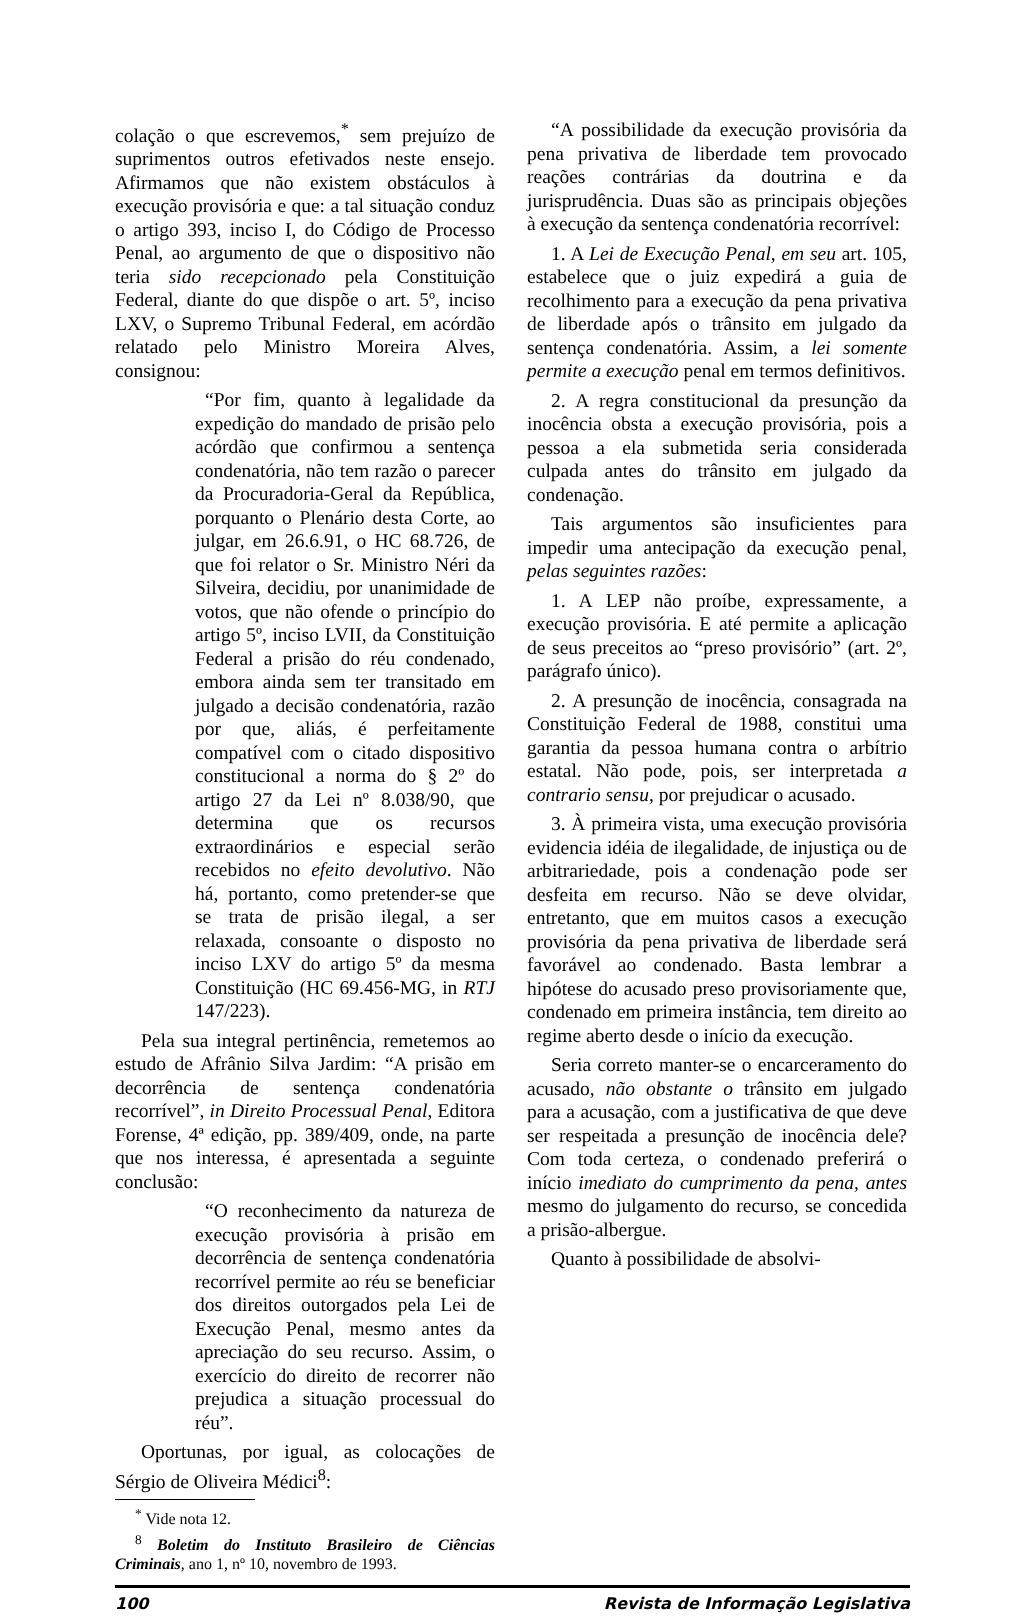colação o que escrevemos,<sup>*</sup> sem prejuízo de suprimentos outros efetivados neste ensejo. Afirmamos que não existem obstáculos à execução provisória e que: a tal situação conduz o artigo 393, inciso I, do Código de Processo Penal, ao argumento de que o dispositivo não teria sido recepcionado pela Constituição Federal, diante do que dispõe o art. 5º, inciso LXV, o Supremo Tribunal Federal, em acórdão relatado pelo Ministro Moreira Alves, consignou:
“Por fim, quanto à legalidade da expedição do mandado de prisão pelo acórdão que confirmou a sentença condenatória, não tem razão o parecer da Procuradoria-Geral da República, porquanto o Plenário desta Corte, ao julgar, em 26.6.91, o HC 68.726, de que foi relator o Sr. Ministro Néri da Silveira, decidiu, por unanimidade de votos, que não ofende o princípio do artigo 5º, inciso LVII, da Constituição Federal a prisão do réu condenado, embora ainda sem ter transitado em julgado a decisão condenatória, razão por que, aliás, é perfeitamente compatível com o citado dispositivo constitucional a norma do § 2º do artigo 27 da Lei nº 8.038/90, que determina que os recursos extraordinários e especial serão recebidos no efeito devolutivo. Não há, portanto, como pretender-se que se trata de prisão ilegal, a ser relaxada, consoante o disposto no inciso LXV do artigo 5º da mesma Constituição (HC 69.456-MG, in RTJ 147/223).
Pela sua integral pertinência, remetemos ao estudo de Afrânio Silva Jardim: “A prisão em decorrência de sentença condenatória recorrível”, in Direito Processual Penal, Editora Forense, 4ª edição, pp. 389/409, onde, na parte que nos interessa, é apresentada a seguinte conclusão:
“O reconhecimento da natureza de execução provisória à prisão em decorrência de sentença condenatória recorrível permite ao réu se beneficiar dos direitos outorgados pela Lei de Execução Penal, mesmo antes da apreciação do seu recurso. Assim, o exercício do direito de recorrer não prejudica a situação processual do réu”.
Oportunas, por igual, as colocações de Sérgio de Oliveira Médici<sup>8</sup>:
<sup>*</sup> Vide nota 12.
<sup>8</sup> Boletim do Instituto Brasileiro de Ciências Criminais, ano 1, nº 10, novembro de 1993.
“A possibilidade da execução provisória da pena privativa de liberdade tem provocado reações contrárias da doutrina e da jurisprudência. Duas são as principais objeções à execução da sentença condenatória recorrível:
1. A Lei de Execução Penal, em seu art. 105, estabelece que o juiz expedirá a guia de recolhimento para a execução da pena privativa de liberdade após o trânsito em julgado da sentença condenatória. Assim, a lei somente permite a execução penal em termos definitivos.
2. A regra constitucional da presunção da inocência obsta a execução provisória, pois a pessoa a ela submetida seria considerada culpada antes do trânsito em julgado da condenação.
Tais argumentos são insuficientes para impedir uma antecipação da execução penal, pelas seguintes razões:
1. A LEP não proíbe, expressamente, a execução provisória. E até permite a aplicação de seus preceitos ao “preso provisório” (art. 2º, parágrafo único).
2. A presunção de inocência, consagrada na Constituição Federal de 1988, constitui uma garantia da pessoa humana contra o arbítrio estatal. Não pode, pois, ser interpretada a contrario sensu, por prejudicar o acusado.
3. À primeira vista, uma execução provisória evidencia idéia de ilegalidade, de injustiça ou de arbitrariedade, pois a condenação pode ser desfeita em recurso. Não se deve olvidar, entretanto, que em muitos casos a execução provisória da pena privativa de liberdade será favorável ao condenado. Basta lembrar a hipótese do acusado preso provisoriamente que, condenado em primeira instância, tem direito ao regime aberto desde o início da execução.
Seria correto manter-se o encarceramento do acusado, não obstante o trânsito em julgado para a acusação, com a justificativa de que deve ser respeitada a presunção de inocência dele? Com toda certeza, o condenado preferirá o início imediato do cumprimento da pena, antes mesmo do julgamento do recurso, se concedida a prisão-albergue.
Quanto à possibilidade de absolvi-
100 Revista de Informação Legislativa